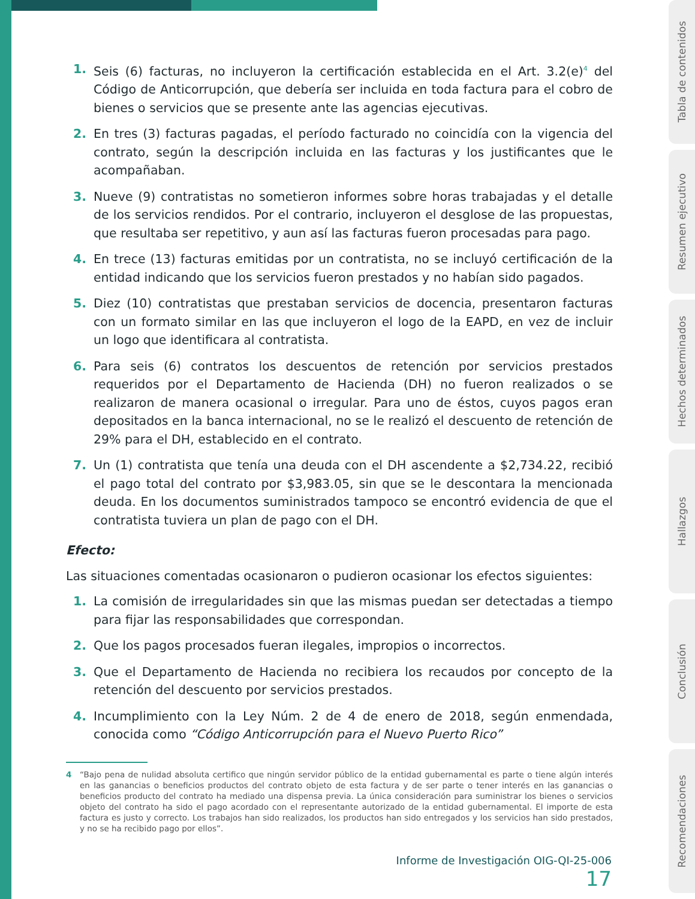1. Seis (6) facturas, no incluyeron la certificación establecida en el Art. 3.2(e)<sup>4</sup> del Código de Anticorrupción, que debería ser incluida en toda factura para el cobro de bienes o servicios que se presente ante las agencias ejecutivas.
2. En tres (3) facturas pagadas, el período facturado no coincidía con la vigencia del contrato, según la descripción incluida en las facturas y los justificantes que le acompañaban.
3. Nueve (9) contratistas no sometieron informes sobre horas trabajadas y el detalle de los servicios rendidos. Por el contrario, incluyeron el desglose de las propuestas, que resultaba ser repetitivo, y aun así las facturas fueron procesadas para pago.
4. En trece (13) facturas emitidas por un contratista, no se incluyó certificación de la entidad indicando que los servicios fueron prestados y no habían sido pagados.
5. Diez (10) contratistas que prestaban servicios de docencia, presentaron facturas con un formato similar en las que incluyeron el logo de la EAPD, en vez de incluir un logo que identificara al contratista.
6. Para seis (6) contratos los descuentos de retención por servicios prestados requeridos por el Departamento de Hacienda (DH) no fueron realizados o se realizaron de manera ocasional o irregular. Para uno de éstos, cuyos pagos eran depositados en la banca internacional, no se le realizó el descuento de retención de 29% para el DH, establecido en el contrato.
7. Un (1) contratista que tenía una deuda con el DH ascendente a $2,734.22, recibió el pago total del contrato por $3,983.05, sin que se le descontara la mencionada deuda. En los documentos suministrados tampoco se encontró evidencia de que el contratista tuviera un plan de pago con el DH.
Efecto:
Las situaciones comentadas ocasionaron o pudieron ocasionar los efectos siguientes:
1. La comisión de irregularidades sin que las mismas puedan ser detectadas a tiempo para fijar las responsabilidades que correspondan.
2. Que los pagos procesados fueran ilegales, impropios o incorrectos.
3. Que el Departamento de Hacienda no recibiera los recaudos por concepto de la retención del descuento por servicios prestados.
4. Incumplimiento con la Ley Núm. 2 de 4 de enero de 2018, según enmendada, conocida como “Código Anticorrupción para el Nuevo Puerto Rico”
4 “Bajo pena de nulidad absoluta certifico que ningún servidor público de la entidad gubernamental es parte o tiene algún interés en las ganancias o beneficios productos del contrato objeto de esta factura y de ser parte o tener interés en las ganancias o beneficios producto del contrato ha mediado una dispensa previa. La única consideración para suministrar los bienes o servicios objeto del contrato ha sido el pago acordado con el representante autorizado de la entidad gubernamental. El importe de esta factura es justo y correcto. Los trabajos han sido realizados, los productos han sido entregados y los servicios han sido prestados, y no se ha recibido pago por ellos”.
Informe de Investigación OIG-QI-25-006 17
Tabla de contenidos
Resumen ejecutivo
Hechos determinados
Hallazgos
Conclusión
Recomendaciones